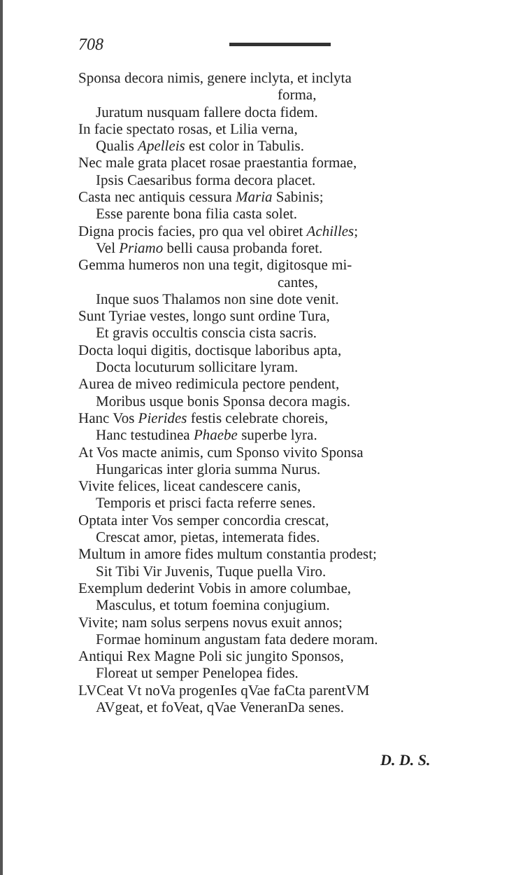708
Sponsa decora nimis, genere inclyta, et inclyta
forma,
Juratum nusquam fallere docta fidem.
In facie spectato rosas, et Lilia verna,
Qualis Apelleis est color in Tabulis.
Nec male grata placet rosae praestantia formae,
Ipsis Caesaribus forma decora placet.
Casta nec antiquis cessura Maria Sabinis;
Esse parente bona filia casta solet.
Digna procis facies, pro qua vel obiret Achilles;
Vel Priamo belli causa probanda foret.
Gemma humeros non una tegit, digitosque mi-
cantes,
Inque suos Thalamos non sine dote venit.
Sunt Tyriae vestes, longo sunt ordine Tura,
Et gravis occultis conscia cista sacris.
Docta loqui digitis, doctisque laboribus apta,
Docta locuturum sollicitare lyram.
Aurea de miveo redimicula pectore pendent,
Moribus usque bonis Sponsa decora magis.
Hanc Vos Pierides festis celebrate choreis,
Hanc testudinea Phaebe superbe lyra.
At Vos macte animis, cum Sponso vivito Sponsa
Hungaricas inter gloria summa Nurus.
Vivite felices, liceat candescere canis,
Temporis et prisci facta referre senes.
Optata inter Vos semper concordia crescat,
Crescat amor, pietas, intemerata fides.
Multum in amore fides multum constantia prodest;
Sit Tibi Vir Juvenis, Tuque puella Viro.
Exemplum dederint Vobis in amore columbae,
Masculus, et totum foemina conjugium.
Vivite; nam solus serpens novus exuit annos;
Formae hominum angustam fata dedere moram.
Antiqui Rex Magne Poli sic jungito Sponsos,
Floreat ut semper Penelopea fides.
LVCeat Vt noVa progenIes qVae faCta parentVM
AVgeat, et foVeat, qVae VeneranDa senes.
D. D. S.